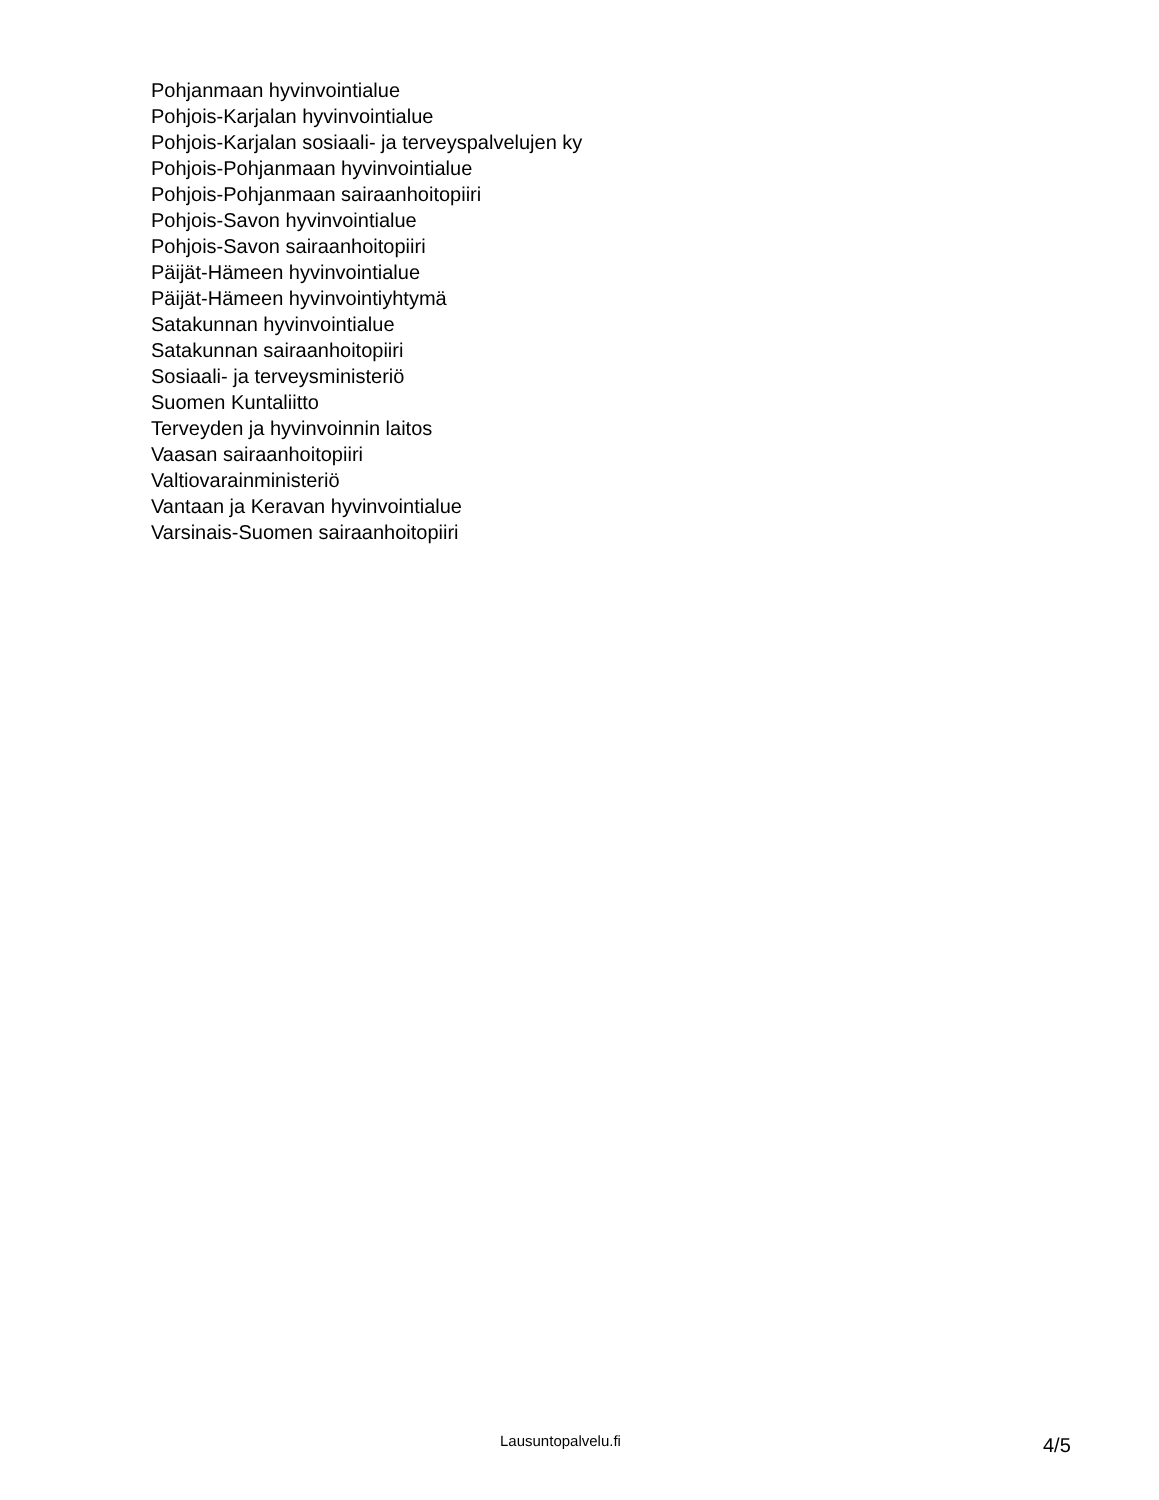Pohjanmaan hyvinvointialue
Pohjois-Karjalan hyvinvointialue
Pohjois-Karjalan sosiaali- ja terveyspalvelujen ky
Pohjois-Pohjanmaan hyvinvointialue
Pohjois-Pohjanmaan sairaanhoitopiiri
Pohjois-Savon hyvinvointialue
Pohjois-Savon sairaanhoitopiiri
Päijät-Hämeen hyvinvointialue
Päijät-Hämeen hyvinvointiyhtymä
Satakunnan hyvinvointialue
Satakunnan sairaanhoitopiiri
Sosiaali- ja terveysministeriö
Suomen Kuntaliitto
Terveyden ja hyvinvoinnin laitos
Vaasan sairaanhoitopiiri
Valtiovarainministeriö
Vantaan ja Keravan hyvinvointialue
Varsinais-Suomen sairaanhoitopiiri
Lausuntopalvelu.fi 4/5